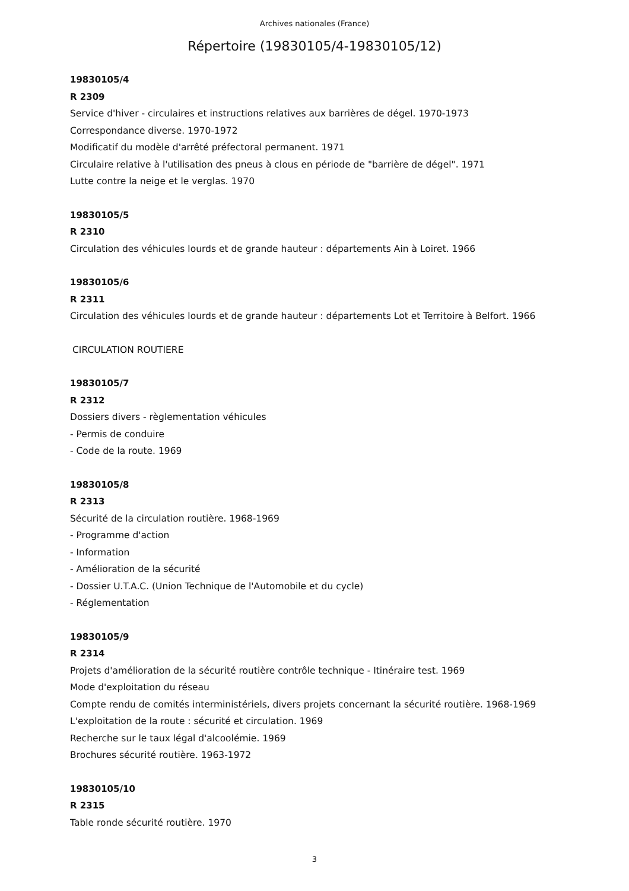Archives nationales (France)
Répertoire (19830105/4-19830105/12)
19830105/4
R 2309
Service d'hiver - circulaires et instructions relatives aux barrières de dégel. 1970-1973
Correspondance diverse. 1970-1972
Modificatif du modèle d'arrêté préfectoral permanent. 1971
Circulaire relative à l'utilisation des pneus à clous en période de "barrière de dégel". 1971
Lutte contre la neige et le verglas. 1970
19830105/5
R 2310
Circulation des véhicules lourds et de grande hauteur : départements Ain à Loiret. 1966
19830105/6
R 2311
Circulation des véhicules lourds et de grande hauteur : départements Lot et Territoire à Belfort. 1966
CIRCULATION ROUTIERE
19830105/7
R 2312
Dossiers divers - règlementation véhicules
- Permis de conduire
- Code de la route. 1969
19830105/8
R 2313
Sécurité de la circulation routière. 1968-1969
- Programme d'action
- Information
- Amélioration de la sécurité
- Dossier U.T.A.C. (Union Technique de l'Automobile et du cycle)
- Réglementation
19830105/9
R 2314
Projets d'amélioration de la sécurité routière contrôle technique - Itinéraire test. 1969
Mode d'exploitation du réseau
Compte rendu de comités interministériels, divers projets concernant la sécurité routière. 1968-1969
L'exploitation de la route : sécurité et circulation. 1969
Recherche sur le taux légal d'alcoolémie. 1969
Brochures sécurité routière. 1963-1972
19830105/10
R 2315
Table ronde sécurité routière. 1970
3